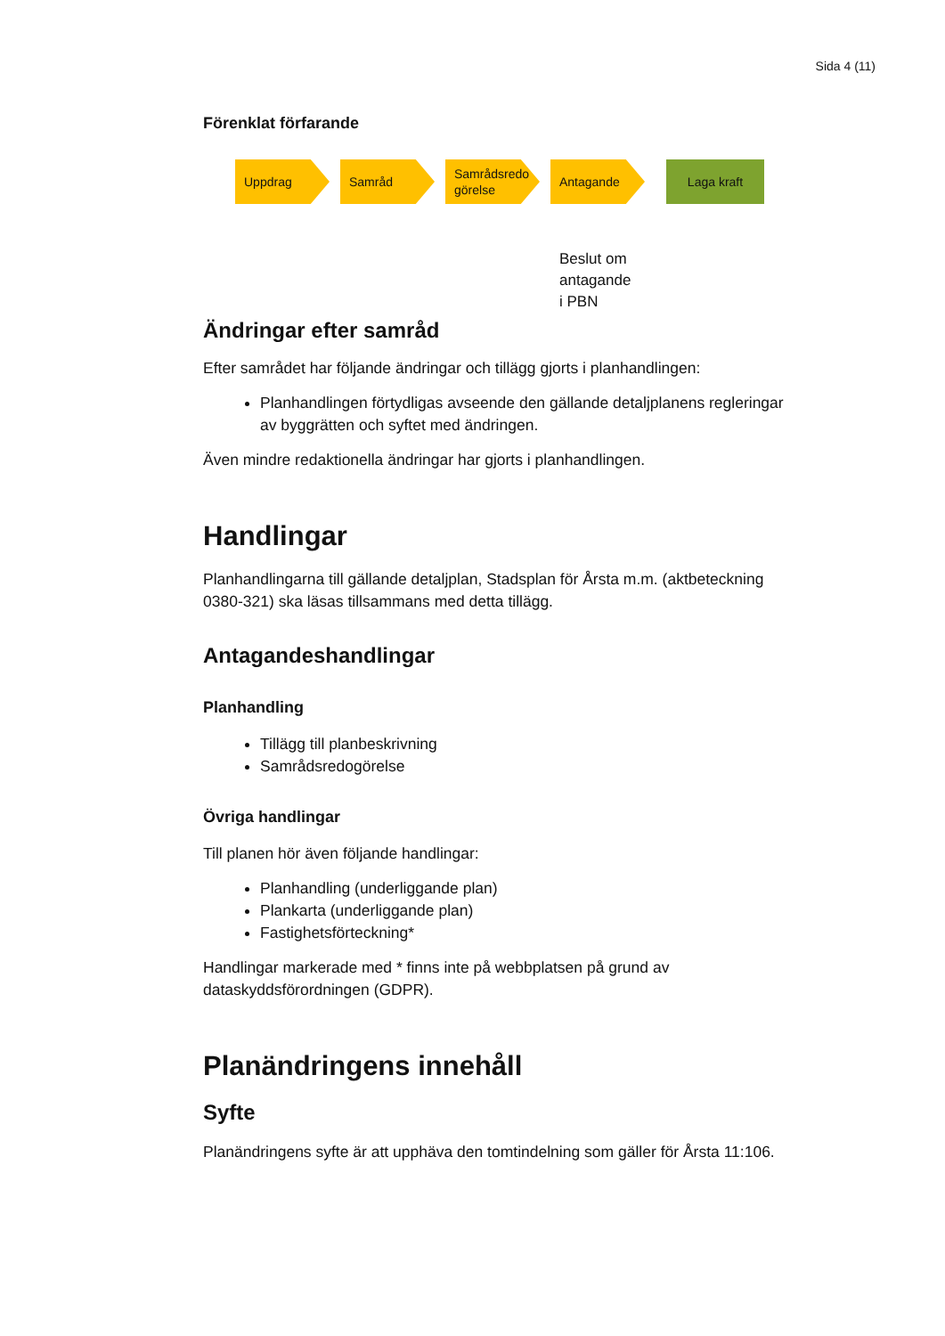Sida 4 (11)
Förenklat förfarande
Uppdrag Samråd
Samrådsredo görelse
Antagande
Laga kraft
Beslut om
antagande
i PBN
Ändringar efter samråd
Efter samrådet har följande ändringar och tillägg gjorts i planhandlingen:
Planhandlingen förtydligas avseende den gällande detaljplanens regleringar av byggrätten och syftet med ändringen.
Även mindre redaktionella ändringar har gjorts i planhandlingen.
Handlingar
Planhandlingarna till gällande detaljplan, Stadsplan för Årsta m.m. (aktbeteckning 0380-321) ska läsas tillsammans med detta tillägg.
Antagandeshandlingar
Planhandling
Tillägg till planbeskrivning
Samrådsredogörelse
Övriga handlingar
Till planen hör även följande handlingar:
Planhandling (underliggande plan)
Plankarta (underliggande plan)
Fastighetsförteckning*
Handlingar markerade med * finns inte på webbplatsen på grund av dataskyddsförordningen (GDPR).
Planändringens innehåll
Syfte
Planändringens syfte är att upphäva den tomtindelning som gäller för Årsta 11:106.